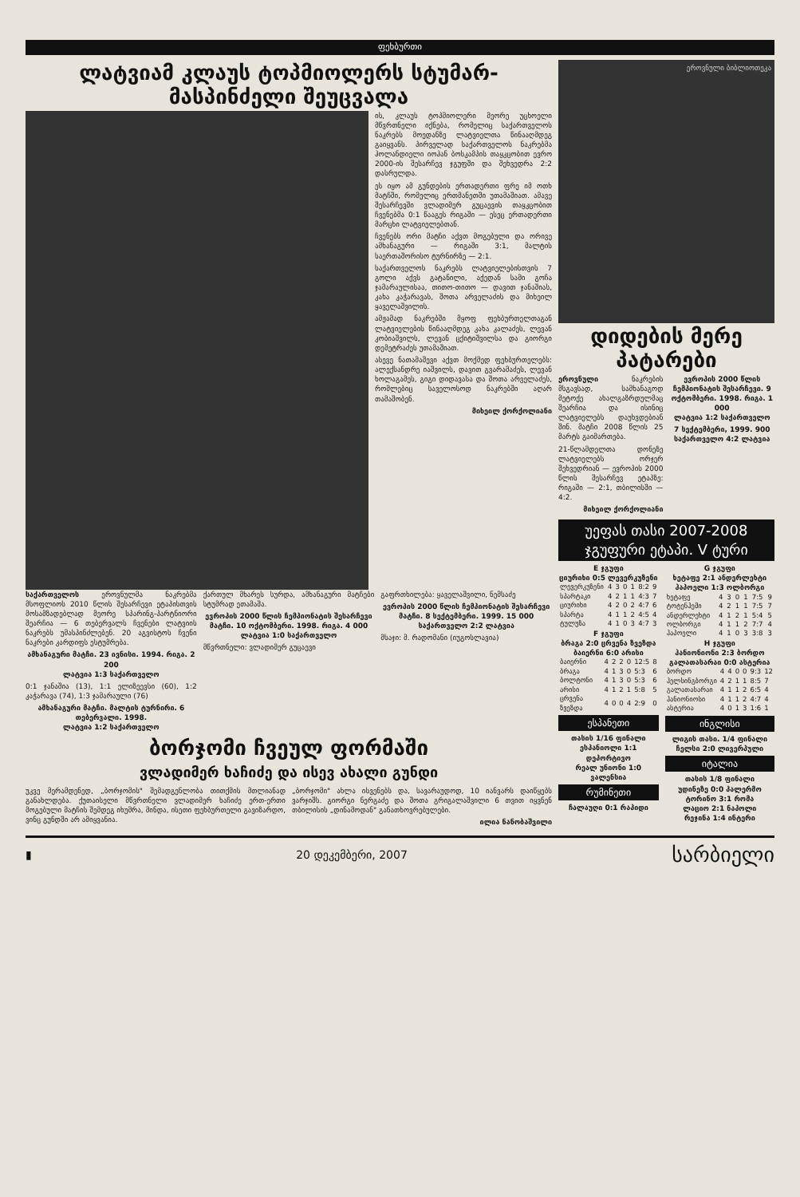ფეხბურთი
ლატვიამ კლაუს ტოპმიოლერს სტუმარ-მასპინძელი შეუცვალა
ის, კლაუს ტოპმიოლერი მეორე უცხოელი მწვრთნელი იქნება, რომელიც საქართველოს ნაკრებს მოედანზე ლატვიელთა წინააღმდეგ გაიყვანს. პირველად საქართველოს ნაკრებმა ჰოლანდიელი იოჰან ბოსკამპის თაყკცობით ევრო 2000-ის შესარჩევ ჯგუფში და შეხვედრა 2:2 დასრულდა.
ეს იყო ამ გუნდების ერთადერთი ფრე იმ ოთხ მატჩში, რომელიც ერთმანეთში უთამაშიათ. ამავე შესარჩევში ვლადიმერ გუცაევის თაყკცობით ჩვენებმა 0:1 წააგეს რიგაში — ესეც ერთადერთი მარცხი ლატვიელებთან.
ჩვენებს ორი მატჩი აქვთ მოგებული და ორივე ამხანაგური — რიგაში 3:1, მალტის საერთაშორისო ტურნირზე — 2:1.
საქართველოს ნაკრებს ლატვიელებისთვის 7 გოლი აქვს გატანილი, აქედან სამი გოჩა ჯამარაულისაა, თითო-თითო — დავით ჯანაშიას, კახა კაჭარავას, შოთა არველაძის და მიხეილ ყაველაშვილის.
ამჟამად ნაკრებში მყოფ ფეხბურთელთაგან ლატვიელების წინააღმდეგ კახა კალაძეს, ლევან კობიაშვილს, ლევან ცქიტიშვილსა და გიორგი დემეტრაძეს უთამაშიათ.
ასევე ნათამაშევი აქვთ მოქმედ ფეხბურთელებს: ალექსანდრე იაშვილს, დავით გვარამაძეს, ლევან ხოლაგამეს, გიგი დიდავასა და შოთა არველაძეს, რომლებიც საველოსოდ ნაკრებში აღარ თამაშობენ.
მიხეილ ქორქოლიანი
საქართველოს ეროვნულმა ნაკრებმა მსოფლიოს 2010 წლის შესარჩევი ეტაპისთვის მოსამზადებლად მეორე სპარინგ-პარტნიორი შეარჩია — 6 თებერვალს ჩვენები ლატვიის ნაკრებს უმასპინძლებენ. 20 აგვისტოს ჩვენი ნაკრები კარდიფს ესტუმრება.
ამხანაგური მატჩი. 23 ივნისი. 1994. რიგა. 2 200
ლატვია 1:3 საქართველო
0:1 ჯანაშია (13), 1:1 ელიზეევსი (60), 1:2 კაჭარავა (74), 1:3 ჯამარაული (76)
ამხანაგური მატჩი. მალტის ტურნირი. 6 თებერვალი. 1998.
ლატვია 1:2 საქართველო
ქართულ მხარეს სურდა, ამხანაგური მატჩები სტუმრად ეთამაშა.
ევროპის 2000 წლის ჩემპიონატის შესარჩევი მატჩი. 10 ოქტომბერი. 1998. რიგა. 4 000
ლატვია 1:0 საქართველო
მწვრთნელი: ვლადიმერ გუცაევი
გაფრთხილება: ყაველაშვილი, ნემსაძე
ევროპის 2000 წლის ჩემპიონატის შესარჩევი მატჩი. 8 სექტემბერი. 1999. 15 000
საქართველო 2:2 ლატვია
მსაჯი: მ. რადომანი (იუგოსლავია)
ბორჯომი ჩვეულ ფორმაში
ვლადიმერ ხაჩიძე და ისევ ახალი გუნდი
უკვე მერამდენედ, „ბორჯომის" შემადგენლობა თითქმის მთლიანად განახლდება. ქუთაისელი მწვრთნელი ვლადიმერ ხაჩიძე ერთ-ერთი მოგებული მატჩის შემდეგ იხუმრა, მინდა, ისეთი ფეხბურთელი გავიზარდო, ვინც გუნდში არ ამიყვანია.
„ბორჯომი" ახლა ისვენებს და, სავარაუდოდ, 10 იანვარს დაიწყებს ვარჯიშს. გიორგი ნერგაძე და შოთა გრიგალაშვილი 6 თვით იყვნენ თბილისის „დინამოდან" განათხოვრებულები.
ილია ნანობაშვილი
ეროვნული ბიბლიოთეკა
დიდების მერე პატარები
ეროვნული ნაკრების მსგავსად, სამხანაგოდ მეტოქე ახალგაზრდულმაც შეარჩია და ისინიც ლატვიელებს დაუხვდებიან შინ. მატჩი 2008 წლის 25 მარტს გაიმართება.
21-წლამდელთა დონეზე ლატვიელებს ორჯერ შეხვედრიან — ევროპის 2000 წლის შესარჩევ ეტაპზე: რიგაში — 2:1, თბილისში — 4:2.
მიხეილ ქორქოლიანი
ევროპის 2000 წლის ჩემპიონატის შესარჩევი. 9 ოქტომბერი. 1998. რიგა. 1 000
ლატვია 1:2 საქართველო
7 სექტემბერი, 1999. 900
საქართველო 4:2 ლატვია
უეფას თასი 2007-2008 ჯგუფური ეტაპი. V ტური
E ჯგუფი
ციურიხი 0:5 ლევერკუზენი
| ლევერკუზენი | 4 | 3 | 0 | 1 | 8:2 | 9 |
| სპარტაკი | 4 | 2 | 1 | 1 | 4:3 | 7 |
| ციურიხი | 4 | 2 | 0 | 2 | 4:7 | 6 |
| სპარტა | 4 | 1 | 1 | 2 | 4:5 | 4 |
| ტულუზა | 4 | 1 | 0 | 3 | 4:7 | 3 |
F ჯგუფი
ბრაგა 2:0 ცრვენა ზვეზდა
ბაიერნი 6:0 არისი
| ბაიერნი | 4 | 2 | 2 | 0 | 12:5 | 8 |
| ბრაგა | 4 | 1 | 3 | 0 | 5:3 | 6 |
| ბოლტონი | 4 | 1 | 3 | 0 | 5:3 | 6 |
| არისი | 4 | 1 | 2 | 1 | 5:8 | 5 |
| ცრვენა ზვეზდა | 4 | 0 | 0 | 4 | 2:9 | 0 |
ესპანეთი
თასის 1/16 ფინალი
ესპანიოლი 1:1 დეპორტივო
რეალ უნიონი 1:0 ვალენსია
რუმინეთი
ჩალაუღი 0:1 რაპიდი
G ჯგუფი
ხეტაფე 2:1 ანდერლეხტი
ჰაპოელი 1:3 ოლბორგი
| ხეტაფე | 4 | 3 | 0 | 1 | 7:5 | 9 |
| ტოტენჰემი | 4 | 2 | 1 | 1 | 7:5 | 7 |
| ანდერლეხტი | 4 | 1 | 2 | 1 | 5:4 | 5 |
| ოლბორგი | 4 | 1 | 1 | 2 | 7:7 | 4 |
| ჰაპოელი | 4 | 1 | 0 | 3 | 3:8 | 3 |
H ჯგუფი
ჰანიონიონი 2:3 ბორდო
გალათასარაი 0:0 ასტერია
| ბორდო | 4 | 4 | 0 | 0 | 9:3 | 12 |
| ჰელსინგბორგი | 4 | 2 | 1 | 1 | 8:5 | 7 |
| გალათასარაი | 4 | 1 | 1 | 2 | 6:5 | 4 |
| ჰანიონიოსი | 4 | 1 | 1 | 2 | 4:7 | 4 |
| ასტერია | 4 | 0 | 1 | 3 | 1:6 | 1 |
ინგლისი
ლიგის თასი. 1/4 ფინალი
ჩელსი 2:0 ლივერპული
იტალია
თასის 1/8 ფინალი
უდინეზე 0:0 პალერმო
ტორინო 3:1 რომა
ლაციო 2:1 ნაპოლი
რეჯინა 1:4 ინტერი
▮ 20 დეკემბერი, 2007 სარბიელი